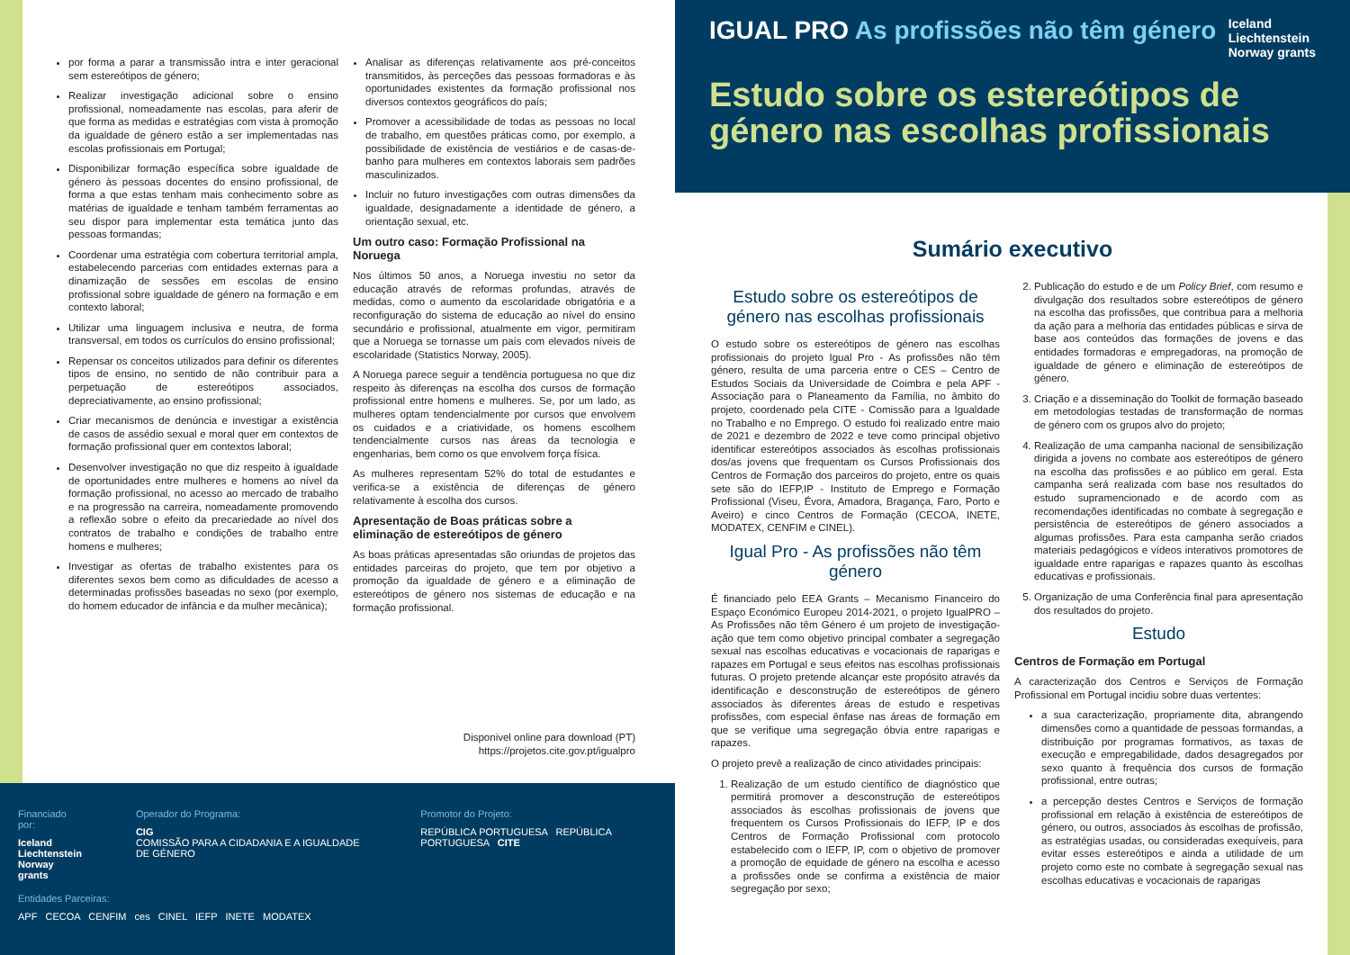por forma a parar a transmissão intra e inter geracional sem estereótipos de género;
Realizar investigação adicional sobre o ensino profissional, nomeadamente nas escolas, para aferir de que forma as medidas e estratégias com vista à promoção da igualdade de género estão a ser implementadas nas escolas profissionais em Portugal;
Disponibilizar formação específica sobre igualdade de género às pessoas docentes do ensino profissional, de forma a que estas tenham mais conhecimento sobre as matérias de igualdade e tenham também ferramentas ao seu dispor para implementar esta temática junto das pessoas formandas;
Coordenar uma estratégia com cobertura territorial ampla, estabelecendo parcerias com entidades externas para a dinamização de sessões em escolas de ensino profissional sobre igualdade de género na formação e em contexto laboral;
Utilizar uma linguagem inclusiva e neutra, de forma transversal, em todos os currículos do ensino profissional;
Repensar os conceitos utilizados para definir os diferentes tipos de ensino, no sentido de não contribuir para a perpetuação de estereótipos associados, depreciativamente, ao ensino profissional;
Criar mecanismos de denúncia e investigar a existência de casos de assédio sexual e moral quer em contextos de formação profissional quer em contextos laboral;
Desenvolver investigação no que diz respeito à igualdade de oportunidades entre mulheres e homens ao nível da formação profissional, no acesso ao mercado de trabalho e na progressão na carreira, nomeadamente promovendo a reflexão sobre o efeito da precariedade ao nível dos contratos de trabalho e condições de trabalho entre homens e mulheres;
Investigar as ofertas de trabalho existentes para os diferentes sexos bem como as dificuldades de acesso a determinadas profissões baseadas no sexo (por exemplo, do homem educador de infância e da mulher mecânica);
Analisar as diferenças relativamente aos pré-conceitos transmitidos, às perceções das pessoas formadoras e às oportunidades existentes da formação profissional nos diversos contextos geográficos do país;
Promover a acessibilidade de todas as pessoas no local de trabalho, em questões práticas como, por exemplo, a possibilidade de existência de vestiários e de casas-de-banho para mulheres em contextos laborais sem padrões masculinizados.
Incluir no futuro investigações com outras dimensões da igualdade, designadamente a identidade de género, a orientação sexual, etc.
Um outro caso: Formação Profissional na Noruega
Nos últimos 50 anos, a Noruega investiu no setor da educação através de reformas profundas, através de medidas, como o aumento da escolaridade obrigatória e a reconfiguração do sistema de educação ao nível do ensino secundário e profissional, atualmente em vigor, permitiram que a Noruega se tornasse um país com elevados níveis de escolaridade (Statistics Norway, 2005).
A Noruega parece seguir a tendência portuguesa no que diz respeito às diferenças na escolha dos cursos de formação profissional entre homens e mulheres. Se, por um lado, as mulheres optam tendencialmente por cursos que envolvem os cuidados e a criatividade, os homens escolhem tendencialmente cursos nas áreas da tecnologia e engenharias, bem como os que envolvem força física.
As mulheres representam 52% do total de estudantes e verifica-se a existência de diferenças de género relativamente à escolha dos cursos.
Apresentação de Boas práticas sobre a eliminação de estereótipos de género
As boas práticas apresentadas são oriundas de projetos das entidades parceiras do projeto, que tem por objetivo a promoção da igualdade de género e a eliminação de estereótipos de género nos sistemas de educação e na formação profissional.
Disponivel online para download (PT)
https://projetos.cite.gov.pt/igualpro
Financiado por:
Iceland
Liechtenstein
Norway grants
Operador do Programa:
CIG
COMISSÃO PARA A CIDADANIA E A IGUALDADE DE GÉNERO
Promotor do Projeto:
REPÚBLICA PORTUGUESA REPÚBLICA PORTUGUESA CITE
Entidades Parceiras:
APF CECOA CENFIM ces CINEL IEFP INETE MODATEX
IGUAL PRO As profissões não têm género
Iceland
Liechtenstein
Norway grants
Estudo sobre os estereótipos de género nas escolhas profissionais
Sumário executivo
Estudo sobre os estereótipos de género nas escolhas profissionais
O estudo sobre os estereótipos de género nas escolhas profissionais do projeto Igual Pro - As profissões não têm género, resulta de uma parceria entre o CES – Centro de Estudos Sociais da Universidade de Coimbra e pela APF - Associação para o Planeamento da Família, no âmbito do projeto, coordenado pela CITE - Comissão para a Igualdade no Trabalho e no Emprego. O estudo foi realizado entre maio de 2021 e dezembro de 2022 e teve como principal objetivo identificar estereótipos associados às escolhas profissionais dos/as jovens que frequentam os Cursos Profissionais dos Centros de Formação dos parceiros do projeto, entre os quais sete são do IEFP,IP - Instituto de Emprego e Formação Profissional (Viseu, Évora, Amadora, Bragança, Faro, Porto e Aveiro) e cinco Centros de Formação (CECOA, INETE, MODATEX, CENFIM e CINEL).
Igual Pro - As profissões não têm género
É financiado pelo EEA Grants – Mecanismo Financeiro do Espaço Económico Europeu 2014-2021, o projeto IgualPRO – As Profissões não têm Género é um projeto de investigação-ação que tem como objetivo principal combater a segregação sexual nas escolhas educativas e vocacionais de raparigas e rapazes em Portugal e seus efeitos nas escolhas profissionais futuras. O projeto pretende alcançar este propósito através da identificação e desconstrução de estereótipos de género associados às diferentes áreas de estudo e respetivas profissões, com especial ênfase nas áreas de formação em que se verifique uma segregação óbvia entre raparigas e rapazes.
O projeto prevê a realização de cinco atividades principais:
1. Realização de um estudo científico de diagnóstico que permitirá promover a desconstrução de estereótipos associados às escolhas profissionais de jovens que frequentem os Cursos Profissionais do IEFP, IP e dos Centros de Formação Profissional com protocolo estabelecido com o IEFP, IP, com o objetivo de promover a promoção de equidade de género na escolha e acesso a profissões onde se confirma a existência de maior segregação por sexo;
2. Publicação do estudo e de um Policy Brief, com resumo e divulgação dos resultados sobre estereótipos de género na escolha das profissões, que contribua para a melhoria da ação para a melhoria das entidades públicas e sirva de base aos conteúdos das formações de jovens e das entidades formadoras e empregadoras, na promoção de igualdade de género e eliminação de estereótipos de género.
3. Criação e a disseminação do Toolkit de formação baseado em metodologias testadas de transformação de normas de género com os grupos alvo do projeto;
4. Realização de uma campanha nacional de sensibilização dirigida a jovens no combate aos estereótipos de género na escolha das profissões e ao público em geral. Esta campanha será realizada com base nos resultados do estudo supramencionado e de acordo com as recomendações identificadas no combate à segregação e persistência de estereótipos de género associados a algumas profissões. Para esta campanha serão criados materiais pedagógicos e vídeos interativos promotores de igualdade entre raparigas e rapazes quanto às escolhas educativas e profissionais.
5. Organização de uma Conferência final para apresentação dos resultados do projeto.
Estudo
Centros de Formação em Portugal
A caracterização dos Centros e Serviços de Formação Profissional em Portugal incidiu sobre duas vertentes:
a sua caracterização, propriamente dita, abrangendo dimensões como a quantidade de pessoas formandas, a distribuição por programas formativos, as taxas de execução e empregabilidade, dados desagregados por sexo quanto à frequência dos cursos de formação profissional, entre outras;
a percepção destes Centros e Serviços de formação profissional em relação à existência de estereótipos de género, ou outros, associados às escolhas de profissão, as estratégias usadas, ou consideradas exequíveis, para evitar esses estereótipos e ainda a utilidade de um projeto como este no combate à segregação sexual nas escolhas educativas e vocacionais de raparigas